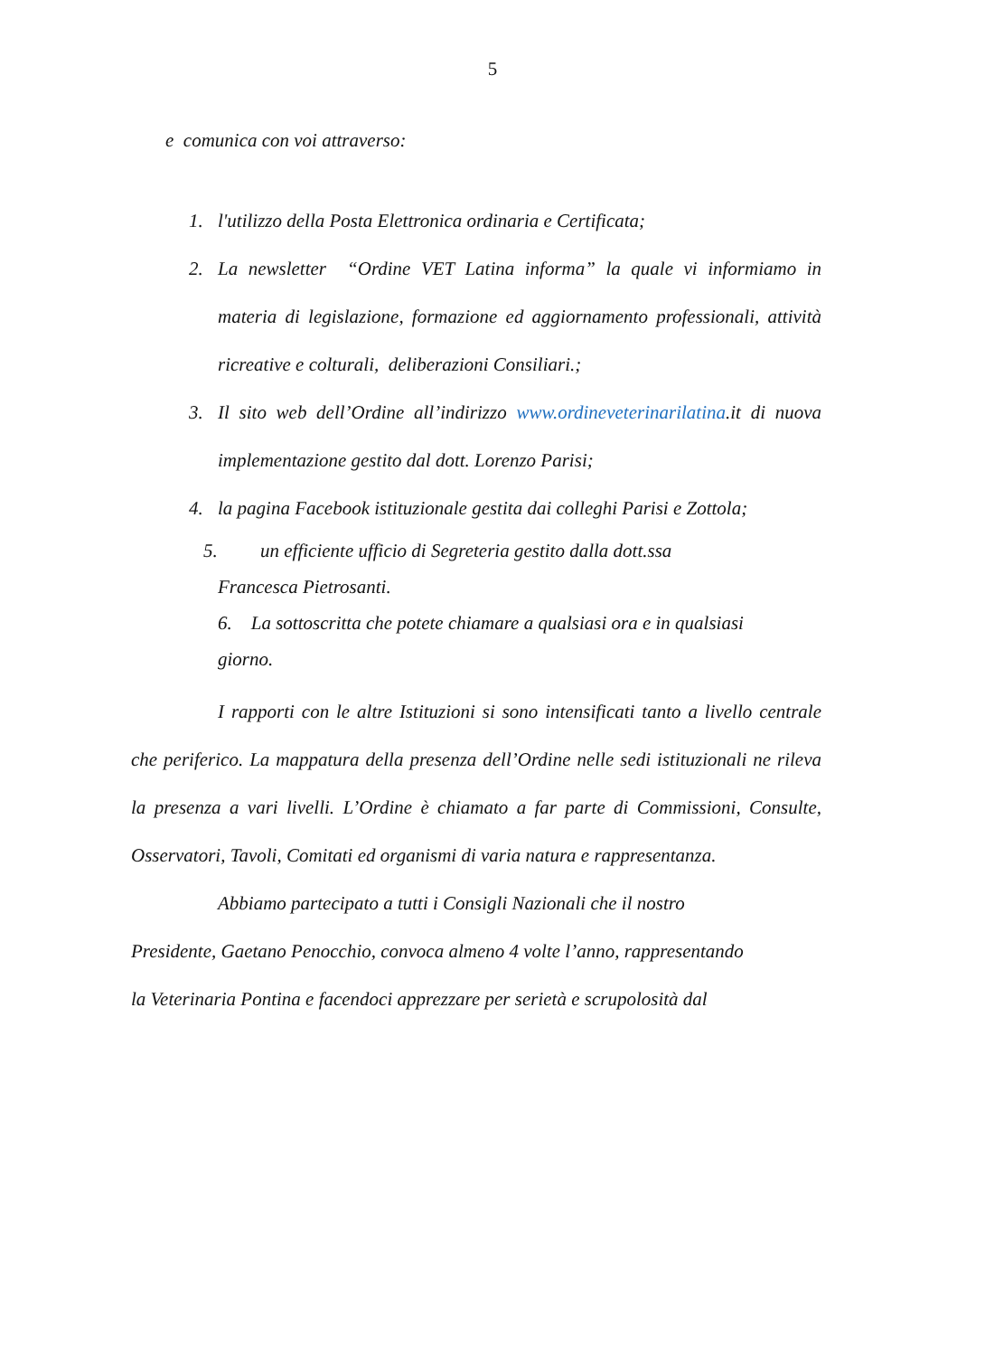5
e comunica con voi attraverso:
1. l'utilizzo della Posta Elettronica ordinaria e Certificata;
2. La newsletter “Ordine VET Latina informa” la quale vi informiamo in materia di legislazione, formazione ed aggiornamento professionali, attività ricreative e colturali, deliberazioni Consiliari.;
3. Il sito web dell’Ordine all’indirizzo www.ordineveterinarilatina.it di nuova implementazione gestito dal dott. Lorenzo Parisi;
4. la pagina Facebook istituzionale gestita dai colleghi Parisi e Zottola;
5. un efficiente ufficio di Segreteria gestito dalla dott.ssa
Francesca Pietrosanti.
6. La sottoscritta che potete chiamare a qualsiasi ora e in qualsiasi
giorno.
I rapporti con le altre Istituzioni si sono intensificati tanto a livello centrale che periferico. La mappatura della presenza dell’Ordine nelle sedi istituzionali ne rileva la presenza a vari livelli. L’Ordine è chiamato a far parte di Commissioni, Consulte, Osservatori, Tavoli, Comitati ed organismi di varia natura e rappresentanza.
Abbiamo partecipato a tutti i Consigli Nazionali che il nostro
Presidente, Gaetano Penocchio, convoca almeno 4 volte l’anno, rappresentando
la Veterinaria Pontina e facendoci apprezzare per serietà e scrupolosità dal